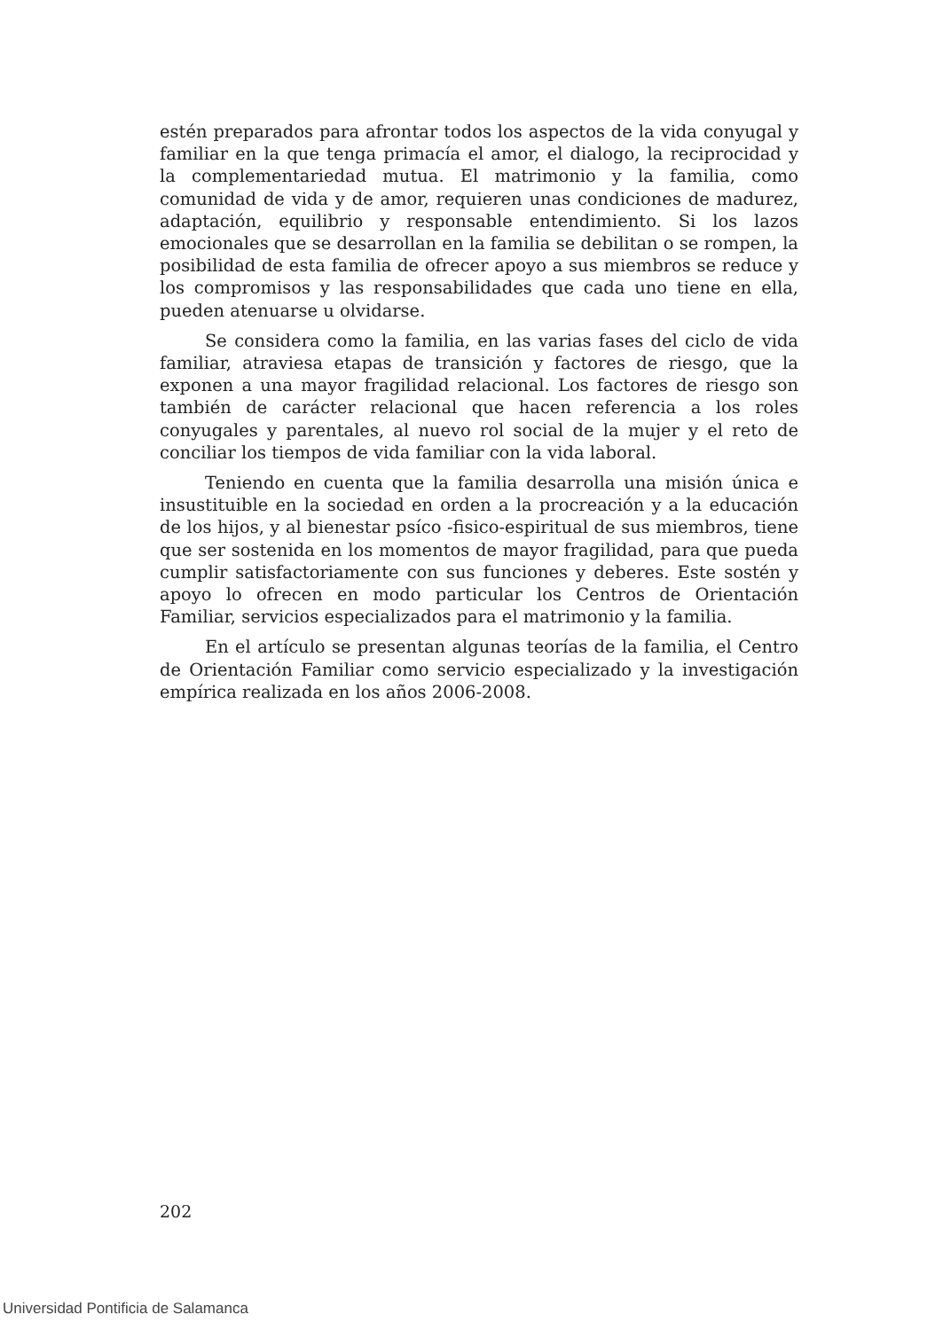estén preparados para afrontar todos los aspectos de la vida conyugal y familiar en la que tenga primacía el amor, el dialogo, la reciprocidad y la complementariedad mutua. El matrimonio y la familia, como comunidad de vida y de amor, requieren unas condiciones de madurez, adaptación, equilibrio y responsable entendimiento. Si los lazos emocionales que se desarrollan en la familia se debilitan o se rompen, la posibilidad de esta familia de ofrecer apoyo a sus miembros se reduce y los compromisos y las responsabilidades que cada uno tiene en ella, pueden atenuarse u olvidarse.
Se considera como la familia, en las varias fases del ciclo de vida familiar, atraviesa etapas de transición y factores de riesgo, que la exponen a una mayor fragilidad relacional. Los factores de riesgo son también de carácter relacional que hacen referencia a los roles conyugales y parentales, al nuevo rol social de la mujer y el reto de conciliar los tiempos de vida familiar con la vida laboral.
Teniendo en cuenta que la familia desarrolla una misión única e insustituible en la sociedad en orden a la procreación y a la educación de los hijos, y al bienestar psíco -fisico-espiritual de sus miembros, tiene que ser sostenida en los momentos de mayor fragilidad, para que pueda cumplir satisfactoriamente con sus funciones y deberes. Este sostén y apoyo lo ofrecen en modo particular los Centros de Orientación Familiar, servicios especializados para el matrimonio y la familia.
En el artículo se presentan algunas teorías de la familia, el Centro de Orientación Familiar como servicio especializado y la investigación empírica realizada en los años 2006-2008.
202
Universidad Pontificia de Salamanca